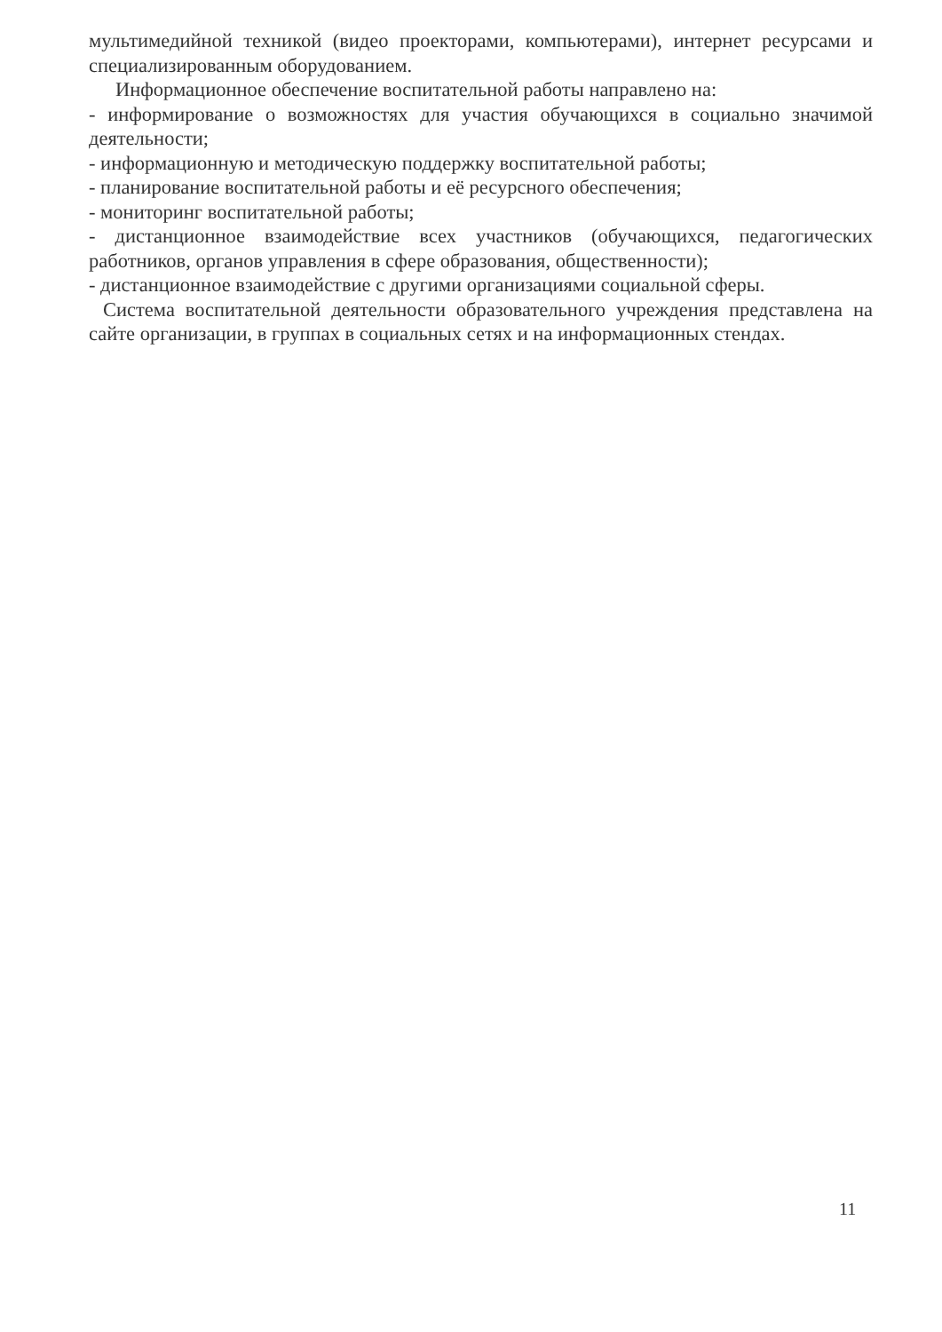мультимедийной техникой (видео проекторами, компьютерами), интернет ресурсами и специализированным оборудованием.
Информационное обеспечение воспитательной работы направлено на:
- информирование о возможностях для участия обучающихся в социально значимой деятельности;
- информационную и методическую поддержку воспитательной работы;
- планирование воспитательной работы и её ресурсного обеспечения;
- мониторинг воспитательной работы;
- дистанционное взаимодействие всех участников (обучающихся, педагогических работников, органов управления в сфере образования, общественности);
- дистанционное взаимодействие с другими организациями социальной сферы.
Система воспитательной деятельности образовательного учреждения представлена на сайте организации, в группах в социальных сетях и на информационных стендах.
11